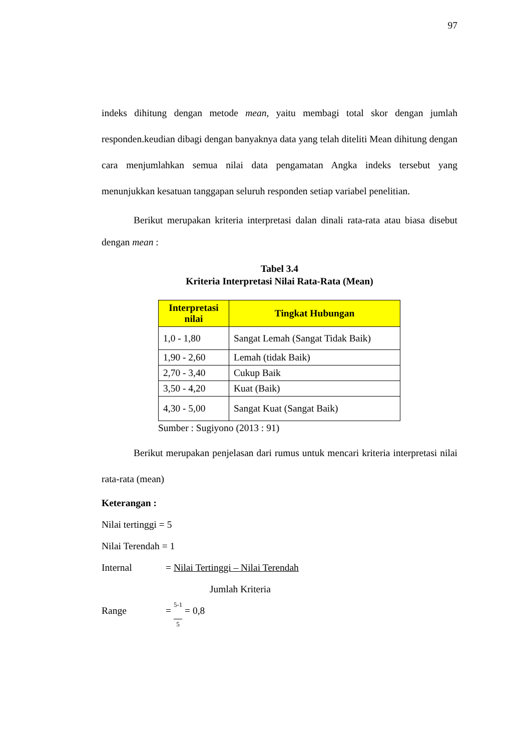97
indeks dihitung dengan metode mean, yaitu membagi total skor dengan jumlah responden.keudian dibagi dengan banyaknya data yang telah diteliti Mean dihitung dengan cara menjumlahkan semua nilai data pengamatan Angka indeks tersebut yang menunjukkan kesatuan tanggapan seluruh responden setiap variabel penelitian.
Berikut merupakan kriteria interpretasi dalan dinali rata-rata atau biasa disebut dengan mean :
Tabel 3.4
Kriteria Interpretasi Nilai Rata-Rata (Mean)
| Interpretasi nilai | Tingkat Hubungan |
| --- | --- |
| 1,0 - 1,80 | Sangat Lemah (Sangat Tidak Baik) |
| 1,90 - 2,60 | Lemah (tidak Baik) |
| 2,70 - 3,40 | Cukup Baik |
| 3,50 - 4,20 | Kuat (Baik) |
| 4,30 - 5,00 | Sangat Kuat (Sangat Baik) |
Sumber : Sugiyono (2013 : 91)
Berikut merupakan penjelasan dari rumus untuk mencari kriteria interpretasi nilai rata-rata (mean)
Keterangan :
Nilai tertinggi = 5
Nilai Terendah = 1
Internal = Nilai Tertinggi – Nilai Terendah
Jumlah Kriteria
Range = 5-1 5 = 0,8